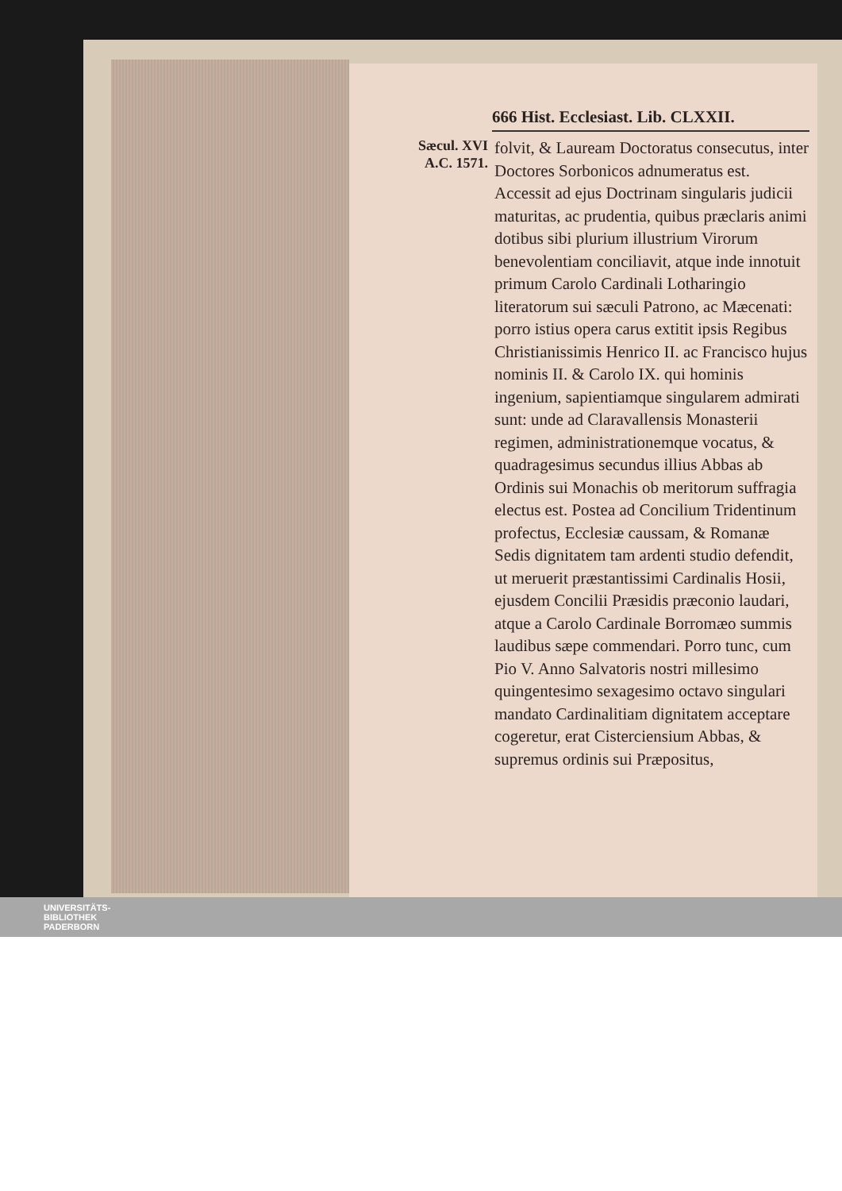666 Hist. Ecclesiast. Lib. CLXXII.
Sæcul. XVI
A.C. 1571.
folvit, & Lauream Doctoratus consecutus, inter Doctores Sorbonicos adnumeratus est. Accessit ad ejus Doctrinam singularis judicii maturitas, ac prudentia, quibus præclaris animi dotibus sibi plurium illustrium Virorum benevolentiam conciliavit, atque inde innotuit primum Carolo Cardinali Lotharingio literatorum sui sæculi Patrono, ac Mæcenati: porro istius opera carus extitit ipsis Regibus Christianissimis Henrico II. ac Francisco hujus nominis II. & Carolo IX. qui hominis ingenium, sapientiamque singularem admirati sunt: unde ad Claravallensis Monasterii regimen, administrationemque vocatus, & quadragesimus secundus illius Abbas ab Ordinis sui Monachis ob meritorum suffragia electus est. Postea ad Concilium Tridentinum profectus, Ecclesiæ caussam, & Romanæ Sedis dignitatem tam ardenti studio defendit, ut meruerit præstantissimi Cardinalis Hosii, ejusdem Concilii Præsidis præconio laudari, atque a Carolo Cardinale Borromæo summis laudibus sæpe commendari. Porro tunc, cum Pio V. Anno Salvatoris nostri millesimo quingentesimo sexagesimo octavo singulari mandato Cardinalitiam dignitatem acceptare cogeretur, erat Cisterciensium Abbas, & supremus ordinis sui Præpositus,
UNIVERSITÄTS-
BIBLIOTHEK
PADERBORN